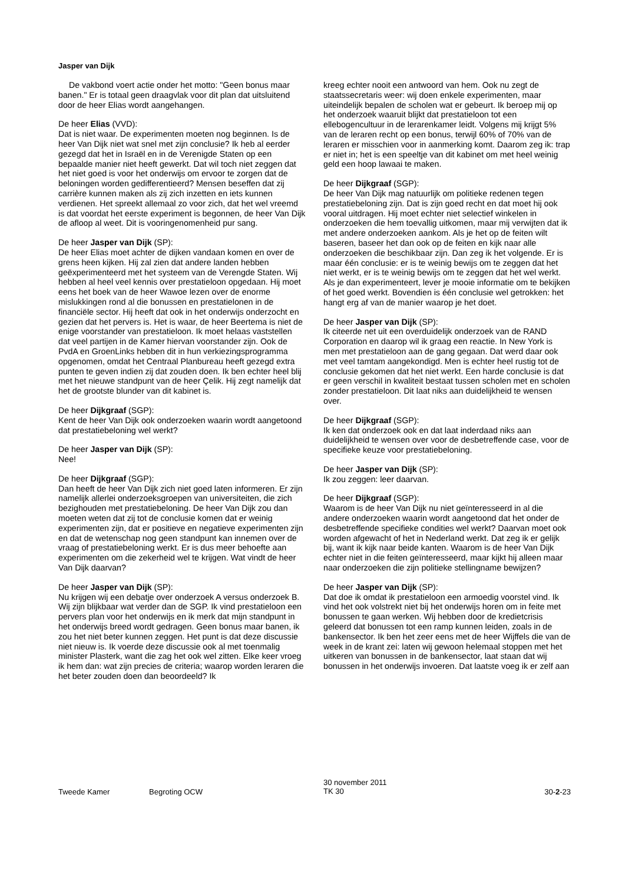Jasper van Dijk
De vakbond voert actie onder het motto: "Geen bonus maar banen." Er is totaal geen draagvlak voor dit plan dat uitsluitend door de heer Elias wordt aangehangen.
De heer Elias (VVD):
Dat is niet waar. De experimenten moeten nog beginnen. Is de heer Van Dijk niet wat snel met zijn conclusie? Ik heb al eerder gezegd dat het in Israël en in de Verenigde Staten op een bepaalde manier niet heeft gewerkt. Dat wil toch niet zeggen dat het niet goed is voor het onderwijs om ervoor te zorgen dat de beloningen worden gedifferentieerd? Mensen beseffen dat zij carrière kunnen maken als zij zich inzetten en iets kunnen verdienen. Het spreekt allemaal zo voor zich, dat het wel vreemd is dat voordat het eerste experiment is begonnen, de heer Van Dijk de afloop al weet. Dit is vooringenomenheid pur sang.
De heer Jasper van Dijk (SP):
De heer Elias moet achter de dijken vandaan komen en over de grens heen kijken. Hij zal zien dat andere landen hebben geëxperimenteerd met het systeem van de Verengde Staten. Wij hebben al heel veel kennis over prestatieloon opgedaan. Hij moet eens het boek van de heer Wawoe lezen over de enorme mislukkingen rond al die bonussen en prestatielonen in de financiële sector. Hij heeft dat ook in het onderwijs onderzocht en gezien dat het pervers is. Het is waar, de heer Beertema is niet de enige voorstander van prestatieloon. Ik moet helaas vaststellen dat veel partijen in de Kamer hiervan voorstander zijn. Ook de PvdA en GroenLinks hebben dit in hun verkiezingsprogramma opgenomen, omdat het Centraal Planbureau heeft gezegd extra punten te geven indien zij dat zouden doen. Ik ben echter heel blij met het nieuwe standpunt van de heer Çelik. Hij zegt namelijk dat het de grootste blunder van dit kabinet is.
De heer Dijkgraaf (SGP):
Kent de heer Van Dijk ook onderzoeken waarin wordt aangetoond dat prestatiebeloning wel werkt?
De heer Jasper van Dijk (SP):
Nee!
De heer Dijkgraaf (SGP):
Dan heeft de heer Van Dijk zich niet goed laten informeren. Er zijn namelijk allerlei onderzoeksgroepen van universiteiten, die zich bezighouden met prestatiebeloning. De heer Van Dijk zou dan moeten weten dat zij tot de conclusie komen dat er weinig experimenten zijn, dat er positieve en negatieve experimenten zijn en dat de wetenschap nog geen standpunt kan innemen over de vraag of prestatiebeloning werkt. Er is dus meer behoefte aan experimenten om die zekerheid wel te krijgen. Wat vindt de heer Van Dijk daarvan?
De heer Jasper van Dijk (SP):
Nu krijgen wij een debatje over onderzoek A versus onderzoek B. Wij zijn blijkbaar wat verder dan de SGP. Ik vind prestatieloon een pervers plan voor het onderwijs en ik merk dat mijn standpunt in het onderwijs breed wordt gedragen. Geen bonus maar banen, ik zou het niet beter kunnen zeggen. Het punt is dat deze discussie niet nieuw is. Ik voerde deze discussie ook al met toenmalig minister Plasterk, want die zag het ook wel zitten. Elke keer vroeg ik hem dan: wat zijn precies de criteria; waarop worden leraren die het beter zouden doen dan beoordeeld? Ik
kreeg echter nooit een antwoord van hem. Ook nu zegt de staatssecretaris weer: wij doen enkele experimenten, maar uiteindelijk bepalen de scholen wat er gebeurt. Ik beroep mij op het onderzoek waaruit blijkt dat prestatieloon tot een ellebogencultuur in de lerarenkamer leidt. Volgens mij krijgt 5% van de leraren recht op een bonus, terwijl 60% of 70% van de leraren er misschien voor in aanmerking komt. Daarom zeg ik: trap er niet in; het is een speeltje van dit kabinet om met heel weinig geld een hoop lawaai te maken.
De heer Dijkgraaf (SGP):
De heer Van Dijk mag natuurlijk om politieke redenen tegen prestatiebeloning zijn. Dat is zijn goed recht en dat moet hij ook vooral uitdragen. Hij moet echter niet selectief winkelen in onderzoeken die hem toevallig uitkomen, maar mij verwijten dat ik met andere onderzoeken aankom. Als je het op de feiten wilt baseren, baseer het dan ook op de feiten en kijk naar alle onderzoeken die beschikbaar zijn. Dan zeg ik het volgende. Er is maar één conclusie: er is te weinig bewijs om te zeggen dat het niet werkt, er is te weinig bewijs om te zeggen dat het wel werkt. Als je dan experimenteert, lever je mooie informatie om te bekijken of het goed werkt. Bovendien is één conclusie wel getrokken: het hangt erg af van de manier waarop je het doet.
De heer Jasper van Dijk (SP):
Ik citeerde net uit een overduidelijk onderzoek van de RAND Corporation en daarop wil ik graag een reactie. In New York is men met prestatieloon aan de gang gegaan. Dat werd daar ook met veel tamtam aangekondigd. Men is echter heel rustig tot de conclusie gekomen dat het niet werkt. Een harde conclusie is dat er geen verschil in kwaliteit bestaat tussen scholen met en scholen zonder prestatieloon. Dit laat niks aan duidelijkheid te wensen over.
De heer Dijkgraaf (SGP):
Ik ken dat onderzoek ook en dat laat inderdaad niks aan duidelijkheid te wensen over voor de desbetreffende case, voor de specifieke keuze voor prestatiebeloning.
De heer Jasper van Dijk (SP):
Ik zou zeggen: leer daarvan.
De heer Dijkgraaf (SGP):
Waarom is de heer Van Dijk nu niet geïnteresseerd in al die andere onderzoeken waarin wordt aangetoond dat het onder de desbetreffende specifieke condities wel werkt? Daarvan moet ook worden afgewacht of het in Nederland werkt. Dat zeg ik er gelijk bij, want ik kijk naar beide kanten. Waarom is de heer Van Dijk echter niet in die feiten geïnteresseerd, maar kijkt hij alleen maar naar onderzoeken die zijn politieke stellingname bewijzen?
De heer Jasper van Dijk (SP):
Dat doe ik omdat ik prestatieloon een armoedig voorstel vind. Ik vind het ook volstrekt niet bij het onderwijs horen om in feite met bonussen te gaan werken. Wij hebben door de kredietcrisis geleerd dat bonussen tot een ramp kunnen leiden, zoals in de bankensector. Ik ben het zeer eens met de heer Wijffels die van de week in de krant zei: laten wij gewoon helemaal stoppen met het uitkeren van bonussen in de bankensector, laat staan dat wij bonussen in het onderwijs invoeren. Dat laatste voeg ik er zelf aan
Tweede Kamer Begroting OCW
30 november 2011
TK 30
30-2-23